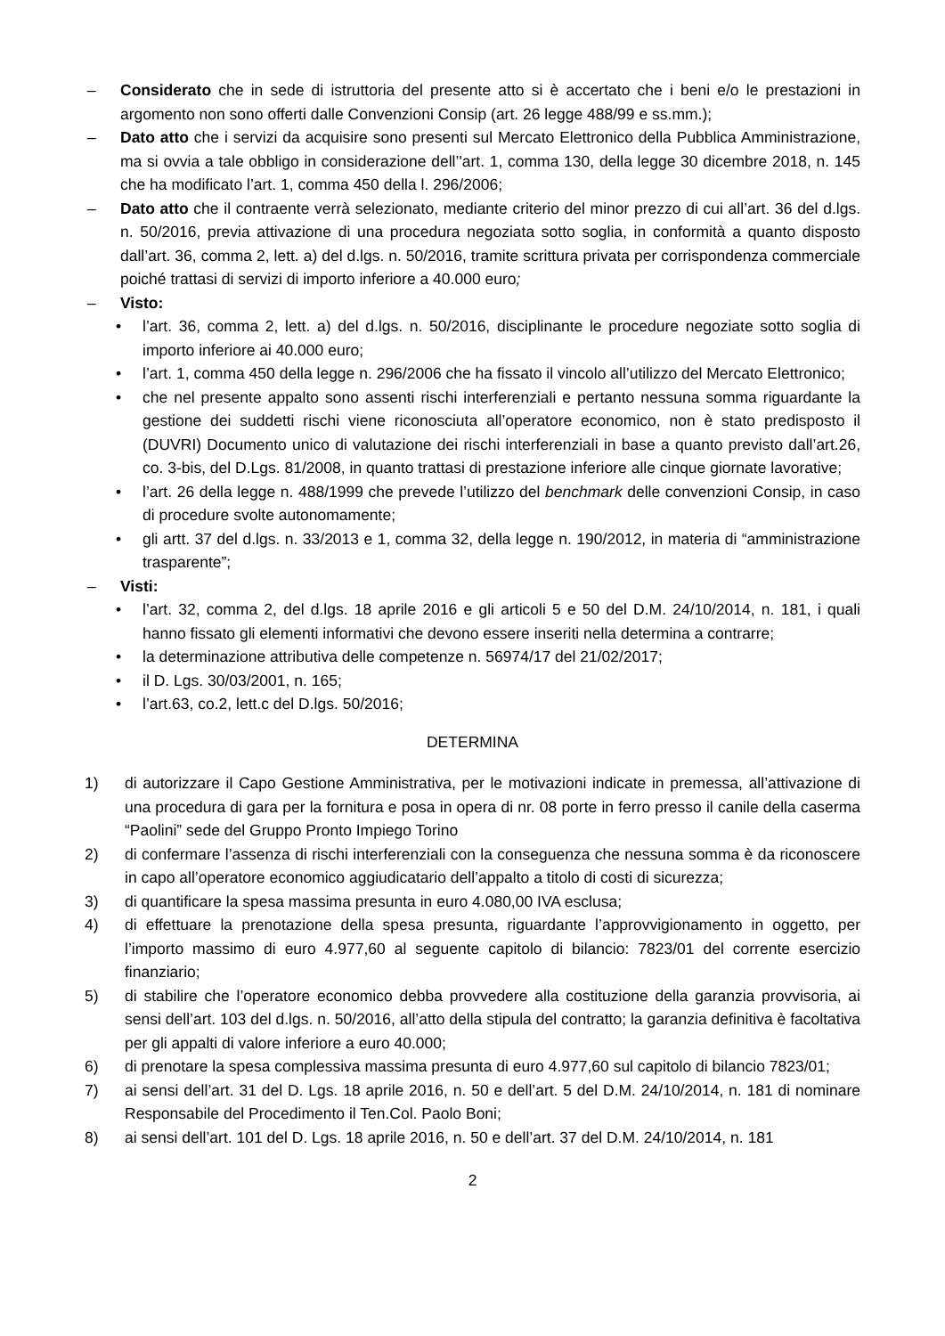– Considerato che in sede di istruttoria del presente atto si è accertato che i beni e/o le prestazioni in argomento non sono offerti dalle Convenzioni Consip (art. 26 legge 488/99 e ss.mm.);
– Dato atto che i servizi da acquisire sono presenti sul Mercato Elettronico della Pubblica Amministrazione, ma si ovvia a tale obbligo in considerazione dell’'art. 1, comma 130, della legge 30 dicembre 2018, n. 145 che ha modificato l’art. 1, comma 450 della l. 296/2006;
– Dato atto che il contraente verrà selezionato, mediante criterio del minor prezzo di cui all’art. 36 del d.lgs. n. 50/2016, previa attivazione di una procedura negoziata sotto soglia, in conformità a quanto disposto dall’art. 36, comma 2, lett. a) del d.lgs. n. 50/2016, tramite scrittura privata per corrispondenza commerciale poiché trattasi di servizi di importo inferiore a 40.000 euro;
– Visto:
• l’art. 36, comma 2, lett. a) del d.lgs. n. 50/2016, disciplinante le procedure negoziate sotto soglia di importo inferiore ai 40.000 euro;
• l’art. 1, comma 450 della legge n. 296/2006 che ha fissato il vincolo all’utilizzo del Mercato Elettronico;
• che nel presente appalto sono assenti rischi interferenziali e pertanto nessuna somma riguardante la gestione dei suddetti rischi viene riconosciuta all’operatore economico, non è stato predisposto il (DUVRI) Documento unico di valutazione dei rischi interferenziali in base a quanto previsto dall’art.26, co. 3-bis, del D.Lgs. 81/2008, in quanto trattasi di prestazione inferiore alle cinque giornate lavorative;
• l’art. 26 della legge n. 488/1999 che prevede l’utilizzo del benchmark delle convenzioni Consip, in caso di procedure svolte autonomamente;
• gli artt. 37 del d.lgs. n. 33/2013 e 1, comma 32, della legge n. 190/2012, in materia di “amministrazione trasparente”;
– Visti:
• l’art. 32, comma 2, del d.lgs. 18 aprile 2016 e gli articoli 5 e 50 del D.M. 24/10/2014, n. 181, i quali hanno fissato gli elementi informativi che devono essere inseriti nella determina a contrarre;
• la determinazione attributiva delle competenze n. 56974/17 del 21/02/2017;
• il D. Lgs. 30/03/2001, n. 165;
• l’art.63, co.2, lett.c del D.lgs. 50/2016;
DETERMINA
1) di autorizzare il Capo Gestione Amministrativa, per le motivazioni indicate in premessa, all’attivazione di una procedura di gara per la fornitura e posa in opera di nr. 08 porte in ferro presso il canile della caserma “Paolini” sede del Gruppo Pronto Impiego Torino
2) di confermare l’assenza di rischi interferenziali con la conseguenza che nessuna somma è da riconoscere in capo all’operatore economico aggiudicatario dell’appalto a titolo di costi di sicurezza;
3) di quantificare la spesa massima presunta in euro 4.080,00 IVA esclusa;
4) di effettuare la prenotazione della spesa presunta, riguardante l’approvvigionamento in oggetto, per l’importo massimo di euro 4.977,60 al seguente capitolo di bilancio: 7823/01 del corrente esercizio finanziario;
5) di stabilire che l’operatore economico debba provvedere alla costituzione della garanzia provvisoria, ai sensi dell’art. 103 del d.lgs. n. 50/2016, all’atto della stipula del contratto; la garanzia definitiva è facoltativa per gli appalti di valore inferiore a euro 40.000;
6) di prenotare la spesa complessiva massima presunta di euro 4.977,60 sul capitolo di bilancio 7823/01;
7) ai sensi dell’art. 31 del D. Lgs. 18 aprile 2016, n. 50 e dell’art. 5 del D.M. 24/10/2014, n. 181 di nominare Responsabile del Procedimento il Ten.Col. Paolo Boni;
8) ai sensi dell’art. 101 del D. Lgs. 18 aprile 2016, n. 50 e dell’art. 37 del D.M. 24/10/2014, n. 181
2